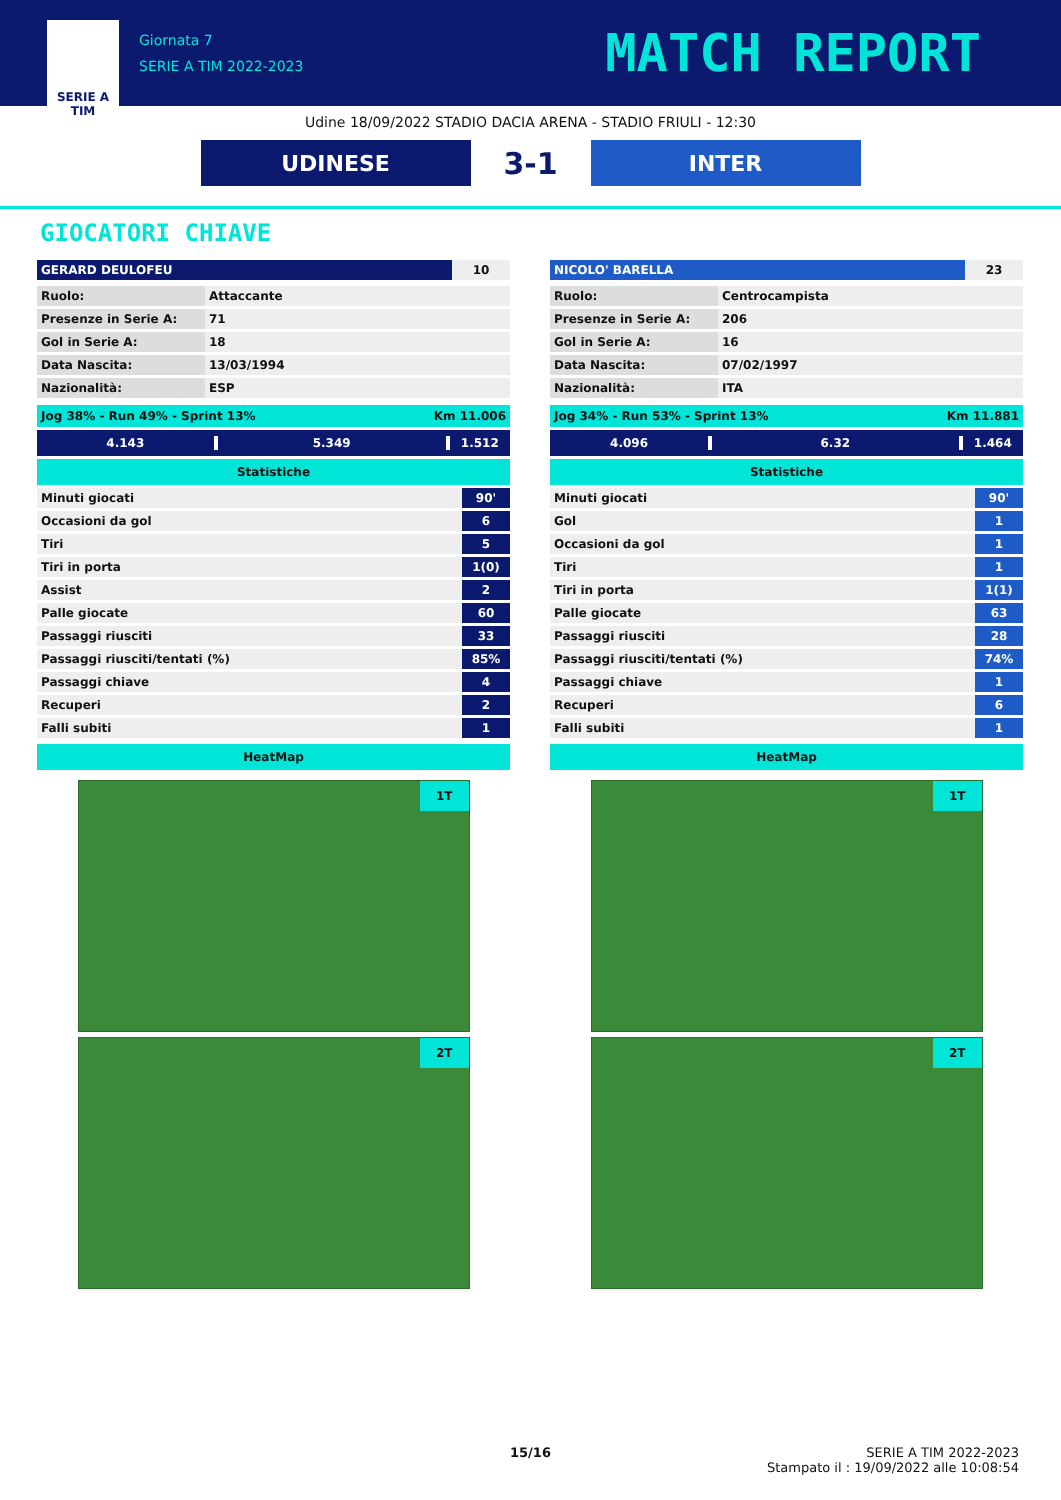SERIE A
TIM
Giornata 7
SERIE A TIM 2022-2023
MATCH REPORT
Udine 18/09/2022 STADIO DACIA ARENA - STADIO FRIULI - 12:30
UDINESE
3-1
INTER
GIOCATORI CHIAVE
| GERARD DEULOFEU | 10 |
| Ruolo: | Attaccante |
| Presenze in Serie A: | 71 |
| Gol in Serie A: | 18 |
| Data Nascita: | 13/03/1994 |
| Nazionalità: | ESP |
Jog 38% - Run 49% - Sprint 13% Km 11.006
4.143 5.349 1.512
Statistiche
| Minuti giocati | 90' |
| Occasioni da gol | 6 |
| Tiri | 5 |
| Tiri in porta | 1(0) |
| Assist | 2 |
| Palle giocate | 60 |
| Passaggi riusciti | 33 |
| Passaggi riusciti/tentati (%) | 85% |
| Passaggi chiave | 4 |
| Recuperi | 2 |
| Falli subiti | 1 |
HeatMap
1T
2T
| NICOLO' BARELLA | 23 |
| Ruolo: | Centrocampista |
| Presenze in Serie A: | 206 |
| Gol in Serie A: | 16 |
| Data Nascita: | 07/02/1997 |
| Nazionalità: | ITA |
Jog 34% - Run 53% - Sprint 13% Km 11.881
4.096 6.32 1.464
Statistiche
| Minuti giocati | 90' |
| Gol | 1 |
| Occasioni da gol | 1 |
| Tiri | 1 |
| Tiri in porta | 1(1) |
| Palle giocate | 63 |
| Passaggi riusciti | 28 |
| Passaggi riusciti/tentati (%) | 74% |
| Passaggi chiave | 1 |
| Recuperi | 6 |
| Falli subiti | 1 |
HeatMap
1T
2T
15/16 SERIE A TIM 2022-2023
Stampato il : 19/09/2022 alle 10:08:54